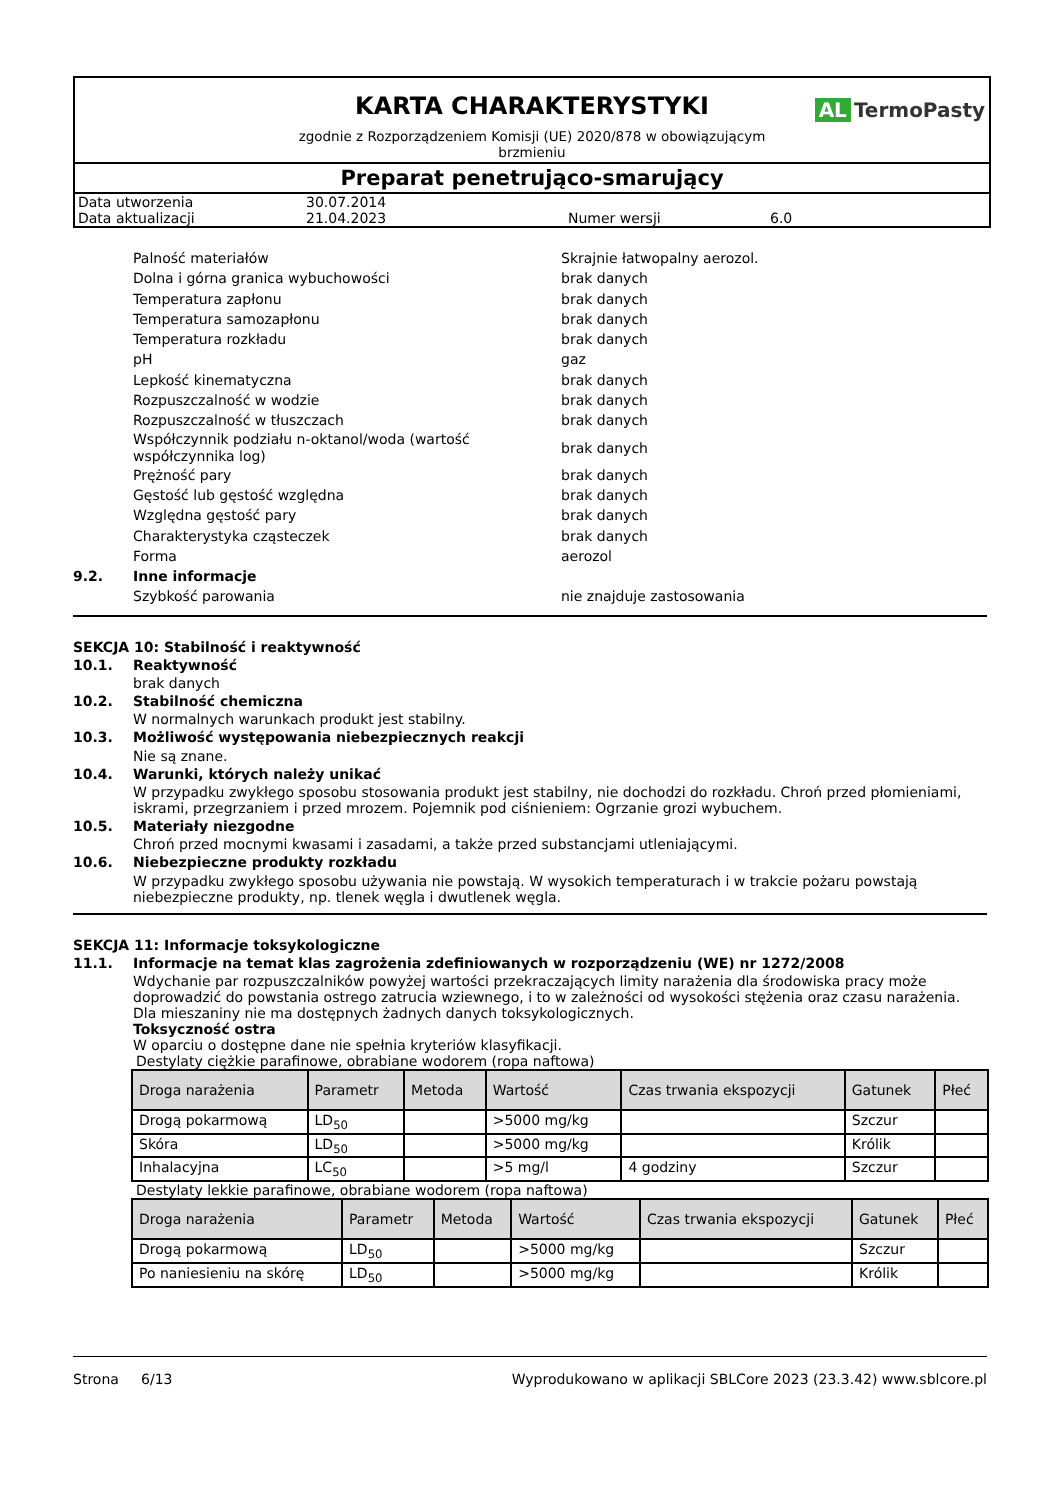AL TermoPasty
KARTA CHARAKTERYSTYKI
zgodnie z Rozporządzeniem Komisji (UE) 2020/878 w obowiązującym brzmieniu
Preparat penetrująco-smarujący
| Data utworzenia | 30.07.2014 | | |
| Data aktualizacji | 21.04.2023 | Numer wersji | 6.0 |
Palność materiałów Skrajnie łatwopalny aerozol.
Dolna i górna granica wybuchowości brak danych
Temperatura zapłonu brak danych
Temperatura samozapłonu brak danych
Temperatura rozkładu brak danych
pH gaz
Lepkość kinematyczna brak danych
Rozpuszczalność w wodzie brak danych
Rozpuszczalność w tłuszczach brak danych
Współczynnik podziału n-oktanol/woda (wartość współczynnika log)
brak danych
Prężność pary brak danych
Gęstość lub gęstość względna brak danych
Względna gęstość pary brak danych
Charakterystyka cząsteczek brak danych
Forma aerozol
9.2. Inne informacje
Szybkość parowania nie znajduje zastosowania
SEKCJA 10: Stabilność i reaktywność
10.1. Reaktywność
brak danych
10.2. Stabilność chemiczna
W normalnych warunkach produkt jest stabilny.
10.3. Możliwość występowania niebezpiecznych reakcji
Nie są znane.
10.4. Warunki, których należy unikać
W przypadku zwykłego sposobu stosowania produkt jest stabilny, nie dochodzi do rozkładu. Chroń przed płomieniami, iskrami, przegrzaniem i przed mrozem. Pojemnik pod ciśnieniem: Ogrzanie grozi wybuchem.
10.5. Materiały niezgodne
Chroń przed mocnymi kwasami i zasadami, a także przed substancjami utleniającymi.
10.6. Niebezpieczne produkty rozkładu
W przypadku zwykłego sposobu używania nie powstają. W wysokich temperaturach i w trakcie pożaru powstają niebezpieczne produkty, np. tlenek węgla i dwutlenek węgla.
SEKCJA 11: Informacje toksykologiczne
11.1. Informacje na temat klas zagrożenia zdefiniowanych w rozporządzeniu (WE) nr 1272/2008
Wdychanie par rozpuszczalników powyżej wartości przekraczających limity narażenia dla środowiska pracy może doprowadzić do powstania ostrego zatrucia wziewnego, i to w zależności od wysokości stężenia oraz czasu narażenia. Dla mieszaniny nie ma dostępnych żadnych danych toksykologicznych.
Toksyczność ostra
W oparciu o dostępne dane nie spełnia kryteriów klasyfikacji.
Destylaty ciężkie parafinowe, obrabiane wodorem (ropa naftowa)
| Droga narażenia | Parametr | Metoda | Wartość | Czas trwania ekspozycji | Gatunek | Płeć |
| --- | --- | --- | --- | --- | --- | --- |
| Drogą pokarmową | LD<sub>50</sub> | | >5000 mg/kg | | Szczur | |
| Skóra | LD<sub>50</sub> | | >5000 mg/kg | | Królik | |
| Inhalacyjna | LC<sub>50</sub> | | >5 mg/l | 4 godziny | Szczur | |
Destylaty lekkie parafinowe, obrabiane wodorem (ropa naftowa)
| Droga narażenia | Parametr | Metoda | Wartość | Czas trwania ekspozycji | Gatunek | Płeć |
| --- | --- | --- | --- | --- | --- | --- |
| Drogą pokarmową | LD<sub>50</sub> | | >5000 mg/kg | | Szczur | |
| Po naniesieniu na skórę | LD<sub>50</sub> | | >5000 mg/kg | | Królik | |
Strona 6/13 Wyprodukowano w aplikacji SBLCore 2023 (23.3.42) www.sblcore.pl